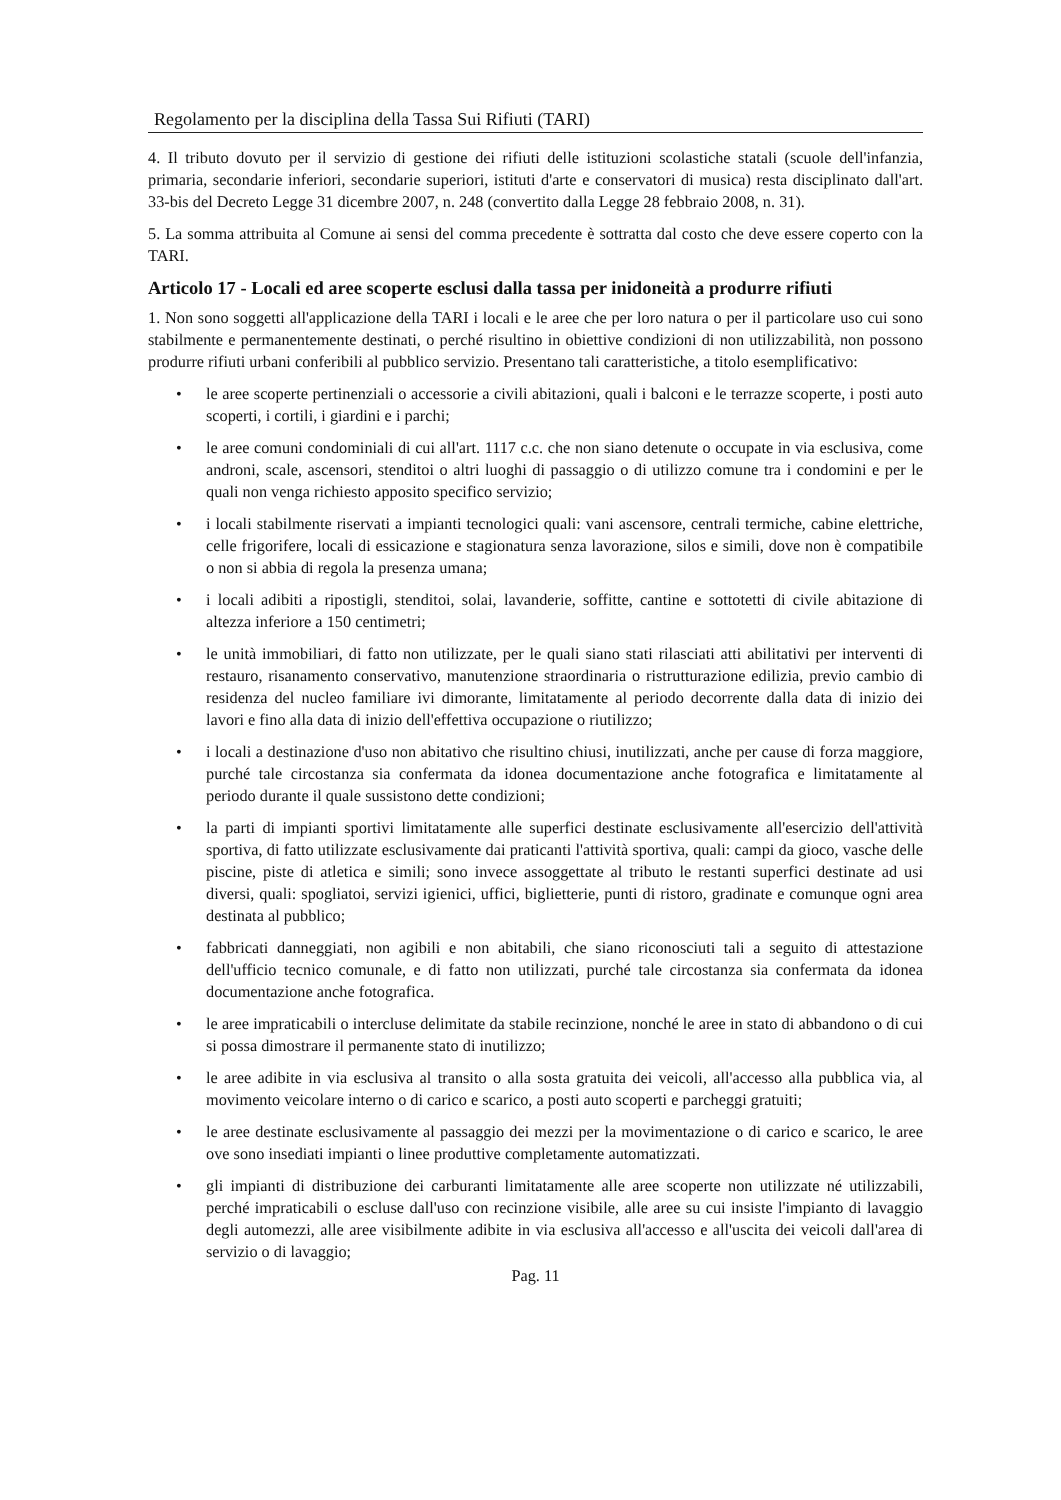Regolamento per la disciplina della Tassa Sui Rifiuti (TARI)
4. Il tributo dovuto per il servizio di gestione dei rifiuti delle istituzioni scolastiche statali (scuole dell'infanzia, primaria, secondarie inferiori, secondarie superiori, istituti d'arte e conservatori di musica) resta disciplinato dall'art. 33-bis del Decreto Legge 31 dicembre 2007, n. 248 (convertito dalla Legge 28 febbraio 2008, n. 31).
5. La somma attribuita al Comune ai sensi del comma precedente è sottratta dal costo che deve essere coperto con la TARI.
Articolo 17 - Locali ed aree scoperte esclusi dalla tassa per inidoneità a produrre rifiuti
1. Non sono soggetti all'applicazione della TARI i locali e le aree che per loro natura o per il particolare uso cui sono stabilmente e permanentemente destinati, o perché risultino in obiettive condizioni di non utilizzabilità, non possono produrre rifiuti urbani conferibili al pubblico servizio. Presentano tali caratteristiche, a titolo esemplificativo:
• le aree scoperte pertinenziali o accessorie a civili abitazioni, quali i balconi e le terrazze scoperte, i posti auto scoperti, i cortili, i giardini e i parchi;
• le aree comuni condominiali di cui all'art. 1117 c.c. che non siano detenute o occupate in via esclusiva, come androni, scale, ascensori, stenditoi o altri luoghi di passaggio o di utilizzo comune tra i condomini e per le quali non venga richiesto apposito specifico servizio;
• i locali stabilmente riservati a impianti tecnologici quali: vani ascensore, centrali termiche, cabine elettriche, celle frigorifere, locali di essicazione e stagionatura senza lavorazione, silos e simili, dove non è compatibile o non si abbia di regola la presenza umana;
• i locali adibiti a ripostigli, stenditoi, solai, lavanderie, soffitte, cantine e sottotetti di civile abitazione di altezza inferiore a 150 centimetri;
• le unità immobiliari, di fatto non utilizzate, per le quali siano stati rilasciati atti abilitativi per interventi di restauro, risanamento conservativo, manutenzione straordinaria o ristrutturazione edilizia, previo cambio di residenza del nucleo familiare ivi dimorante, limitatamente al periodo decorrente dalla data di inizio dei lavori e fino alla data di inizio dell'effettiva occupazione o riutilizzo;
• i locali a destinazione d'uso non abitativo che risultino chiusi, inutilizzati, anche per cause di forza maggiore, purché tale circostanza sia confermata da idonea documentazione anche fotografica e limitatamente al periodo durante il quale sussistono dette condizioni;
• la parti di impianti sportivi limitatamente alle superfici destinate esclusivamente all'esercizio dell'attività sportiva, di fatto utilizzate esclusivamente dai praticanti l'attività sportiva, quali: campi da gioco, vasche delle piscine, piste di atletica e simili; sono invece assoggettate al tributo le restanti superfici destinate ad usi diversi, quali: spogliatoi, servizi igienici, uffici, biglietterie, punti di ristoro, gradinate e comunque ogni area destinata al pubblico;
• fabbricati danneggiati, non agibili e non abitabili, che siano riconosciuti tali a seguito di attestazione dell'ufficio tecnico comunale, e di fatto non utilizzati, purché tale circostanza sia confermata da idonea documentazione anche fotografica.
• le aree impraticabili o intercluse delimitate da stabile recinzione, nonché le aree in stato di abbandono o di cui si possa dimostrare il permanente stato di inutilizzo;
• le aree adibite in via esclusiva al transito o alla sosta gratuita dei veicoli, all'accesso alla pubblica via, al movimento veicolare interno o di carico e scarico, a posti auto scoperti e parcheggi gratuiti;
• le aree destinate esclusivamente al passaggio dei mezzi per la movimentazione o di carico e scarico, le aree ove sono insediati impianti o linee produttive completamente automatizzati.
• gli impianti di distribuzione dei carburanti limitatamente alle aree scoperte non utilizzate né utilizzabili, perché impraticabili o escluse dall'uso con recinzione visibile, alle aree su cui insiste l'impianto di lavaggio degli automezzi, alle aree visibilmente adibite in via esclusiva all'accesso e all'uscita dei veicoli dall'area di servizio o di lavaggio;
Pag. 11